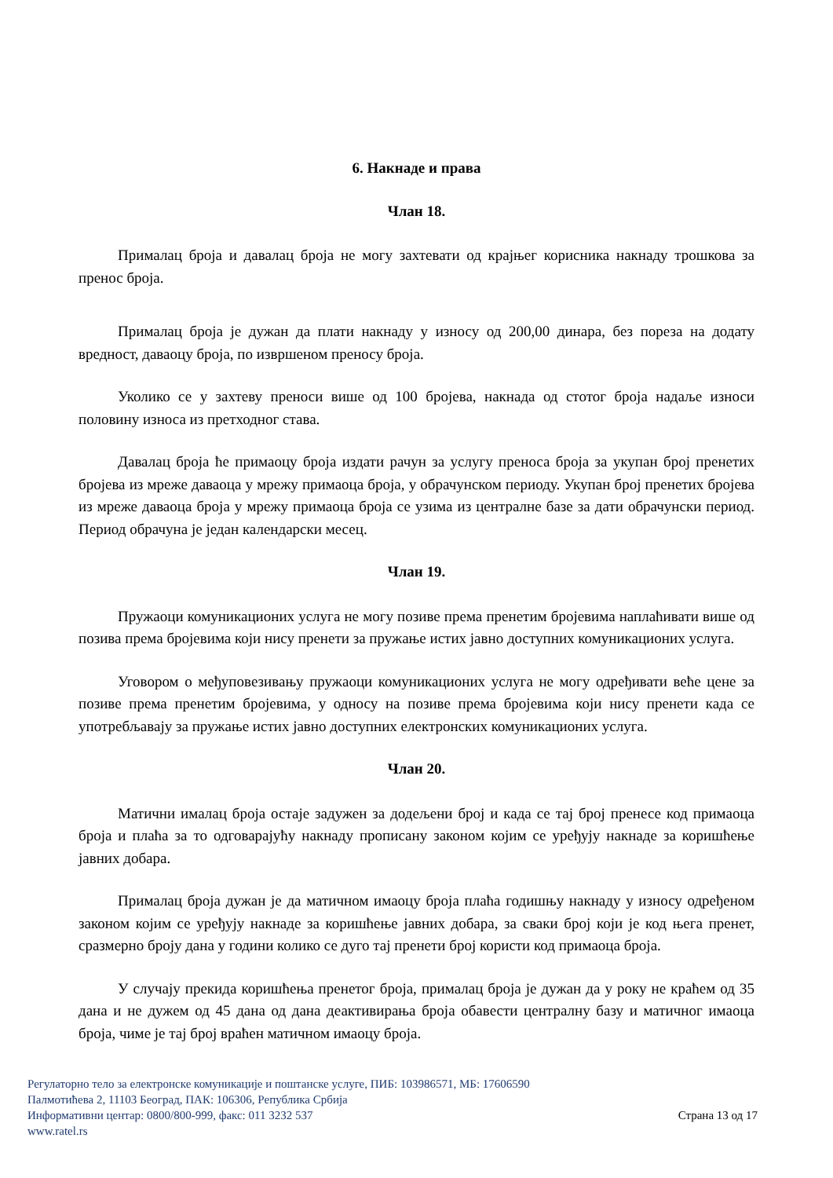6. Накнаде и права
Члан 18.
Прималац броја и давалац броја не могу захтевати од крајњег корисника накнаду трошкова за пренос броја.
Прималац броја је дужан да плати накнаду у износу од 200,00 динара, без пореза на додату вредност, даваоцу броја, по извршеном преносу броја.
Уколико се у захтеву преноси више од 100 бројева, накнада од стотог броја надаље износи половину износа из претходног става.
Давалац броја ће примаоцу броја издати рачун за услугу преноса броја за укупан број пренетих бројева из мреже даваоца у мрежу примаоца броја, у обрачунском периоду. Укупан број пренетих бројева из мреже даваоца броја у мрежу примаоца броја се узима из централне базе за дати обрачунски период. Период обрачуна је један календарски месец.
Члан 19.
Пружаоци комуникационих услуга не могу позиве према пренетим бројевима наплаћивати више од позива према бројевима који нису пренети за пружање истих јавно доступних комуникационих услуга.
Уговором о међуповезивању пружаоци комуникационих услуга не могу одређивати веће цене за позиве према пренетим бројевима, у односу на позиве према бројевима који нису пренети када се употребљавају за пружање истих јавно доступних електронских комуникационих услуга.
Члан 20.
Матични ималац броја остаје задужен за додељени број и када се тај број пренесе код примаоца броја и плаћа за то одговарајућу накнаду прописану законом којим се уређују накнаде за коришћење јавних добара.
Прималац броја дужан је да матичном имаоцу броја плаћа годишњу накнаду у износу одређеном законом којим се уређују накнаде за коришћење јавних добара, за сваки број који је код њега пренет, сразмерно броју дана у години колико се дуго тај пренети број користи код примаоца броја.
У случају прекида коришћења пренетог броја, прималац броја је дужан да у року не краћем од 35 дана и не дужем од 45 дана од дана деактивирања броја обавести централну базу и матичног имаоца броја, чиме је тај број враћен матичном имаоцу броја.
Регулаторно тело за електронске комуникације и поштанске услуге, ПИБ: 103986571, МБ: 17606590
Палмотићева 2, 11103 Београд, ПАК: 106306, Република Србија
Информативни центар: 0800/800-999, факс: 011 3232 537 Страна 13 од 17
www.ratel.rs